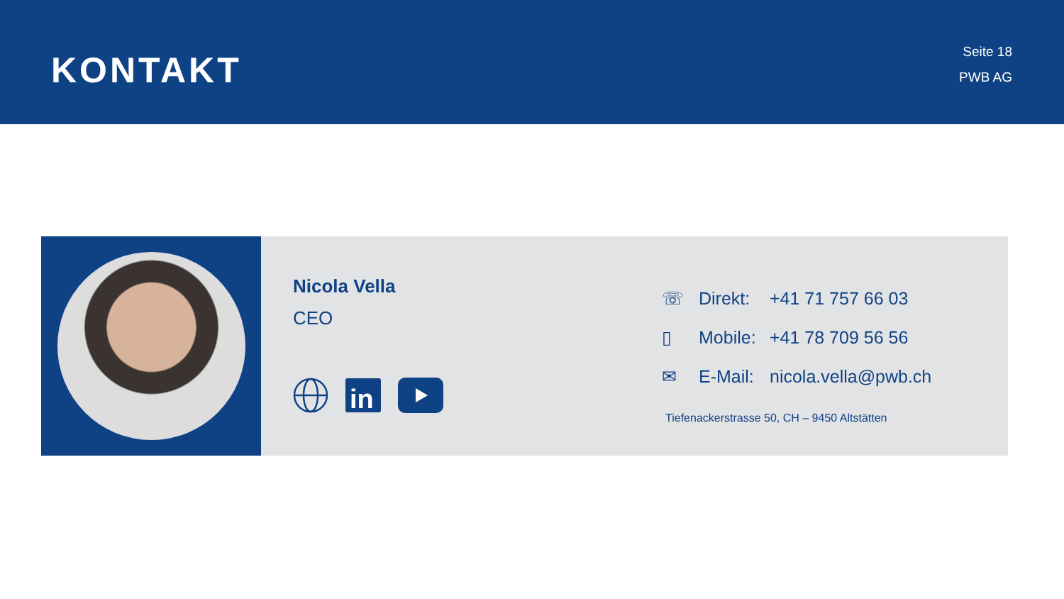KONTAKT
Seite 18
PWB AG
Nicola Vella
CEO
in
☏ Direkt: +41 71 757 66 03
▯ Mobile: +41 78 709 56 56
✉ E-Mail: nicola.vella@pwb.ch
Tiefenackerstrasse 50, CH – 9450 Altstätten